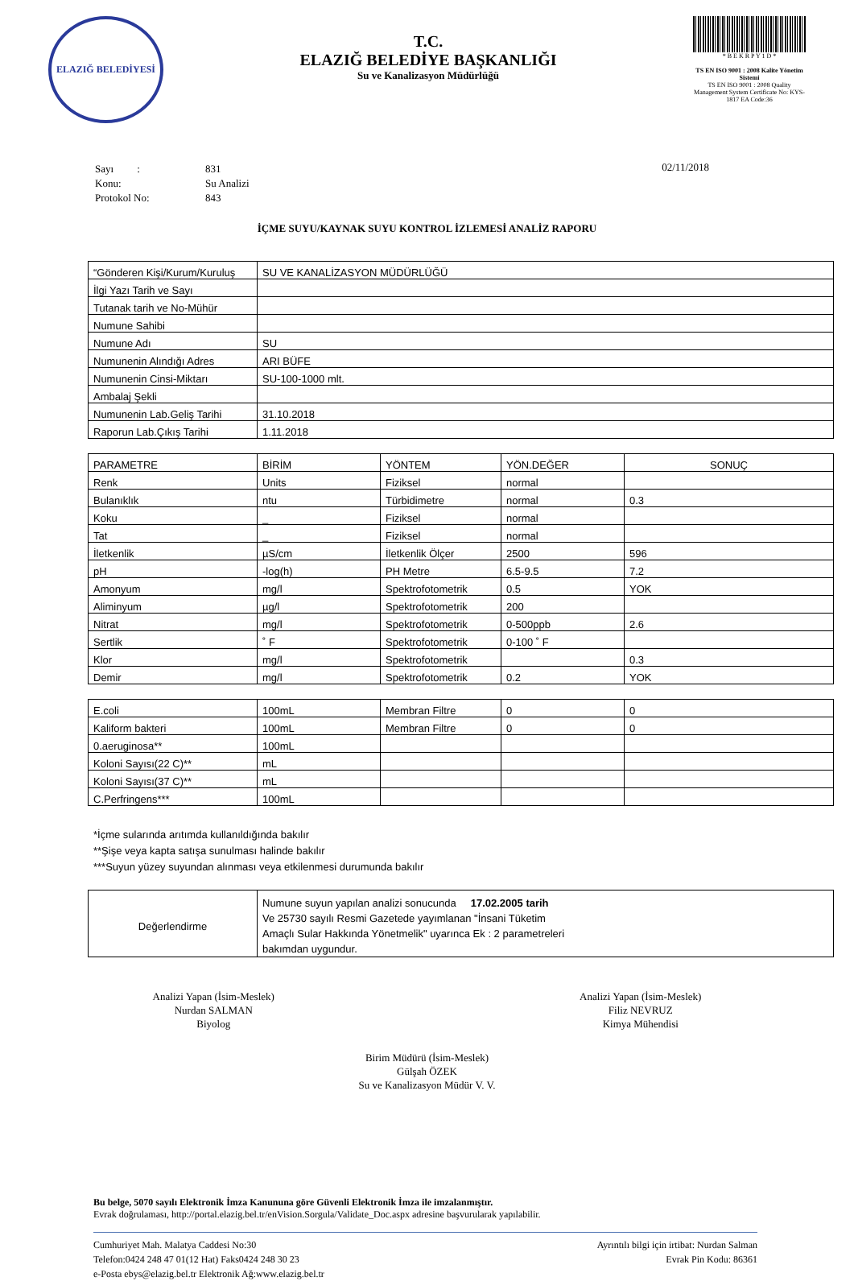ELAZIĞ BELEDİYESİ
T.C.
ELAZIĞ BELEDİYE BAŞKANLIĞI
Su ve Kanalizasyon Müdürlüğü
* B E K R P Y 1 D *
TS EN ISO 9001 : 2008 Kalite Yönetim Sistemi
TS EN ISO 9001 : 2008 Quality Management System Certificate No: KYS-1817 EA Code:36
| Sayı : | 831 |
| Konu: | Su Analizi |
| Protokol No: | 843 |
02/11/2018
İÇME SUYU/KAYNAK SUYU KONTROL İZLEMESİ ANALİZ RAPORU
| “Gönderen Kişi/Kurum/Kuruluş | SU VE KANALİZASYON MÜDÜRLÜĞÜ |
| İlgi Yazı Tarih ve Sayı | |
| Tutanak tarih ve No-Mühür | |
| Numune Sahibi | |
| Numune Adı | SU |
| Numunenin Alındığı Adres | ARI BÜFE |
| Numunenin Cinsi-Miktarı | SU-100-1000 mlt. |
| Ambalaj Şekli | |
| Numunenin Lab.Geliş Tarihi | 31.10.2018 |
| Raporun Lab.Çıkış Tarihi | 1.11.2018 |
| PARAMETRE | BİRİM | YÖNTEM | YÖN.DEĞER | SONUÇ |
| Renk | Units | Fiziksel | normal | |
| Bulanıklık | ntu | Türbidimetre | normal | 0.3 |
| Koku | _ | Fiziksel | normal | |
| Tat | _ | Fiziksel | normal | |
| İletkenlik | µS/cm | İletkenlik Ölçer | 2500 | 596 |
| pH | -log(h) | PH Metre | 6.5-9.5 | 7.2 |
| Amonyum | mg/l | Spektrofotometrik | 0.5 | YOK |
| Aliminyum | µg/l | Spektrofotometrik | 200 | |
| Nitrat | mg/l | Spektrofotometrik | 0-500ppb | 2.6 |
| Sertlik | ˚ F | Spektrofotometrik | 0-100 ˚ F | |
| Klor | mg/l | Spektrofotometrik | | 0.3 |
| Demir | mg/l | Spektrofotometrik | 0.2 | YOK |
| E.coli | 100mL | Membran Filtre | 0 | 0 |
| Kaliform bakteri | 100mL | Membran Filtre | 0 | 0 |
| 0.aeruginosa** | 100mL | | | |
| Koloni Sayısı(22 C)** | mL | | | |
| Koloni Sayısı(37 C)** | mL | | | |
| C.Perfringens*** | 100mL | | | |
*İçme sularında arıtımda kullanıldığında bakılır
**Şişe veya kapta satışa sunulması halinde bakılır
***Suyun yüzey suyundan alınması veya etkilenmesi durumunda bakılır
| Değerlendirme | Numune suyun yapılan analizi sonucunda 17.02.2005 tarih Ve 25730 sayılı Resmi Gazetede yayımlanan "İnsani Tüketim Amaçlı Sular Hakkında Yönetmelik" uyarınca Ek : 2 parametreleri bakımdan uygundur. |
Analizi Yapan (İsim-Meslek)
Nurdan SALMAN
Biyolog
Analizi Yapan (İsim-Meslek)
Filiz NEVRUZ
Kimya Mühendisi
Birim Müdürü (İsim-Meslek)
Gülşah ÖZEK
Su ve Kanalizasyon Müdür V. V.
Bu belge, 5070 sayılı Elektronik İmza Kanununa göre Güvenli Elektronik İmza ile imzalanmıştır.
Evrak doğrulaması, http://portal.elazig.bel.tr/enVision.Sorgula/Validate_Doc.aspx adresine başvurularak yapılabilir.
Cumhuriyet Mah. Malatya Caddesi No:30
Telefon:0424 248 47 01(12 Hat) Faks0424 248 30 23
e-Posta ebys@elazig.bel.tr Elektronik Ağ:www.elazig.bel.tr
Ayrıntılı bilgi için irtibat: Nurdan Salman
Evrak Pin Kodu: 86361